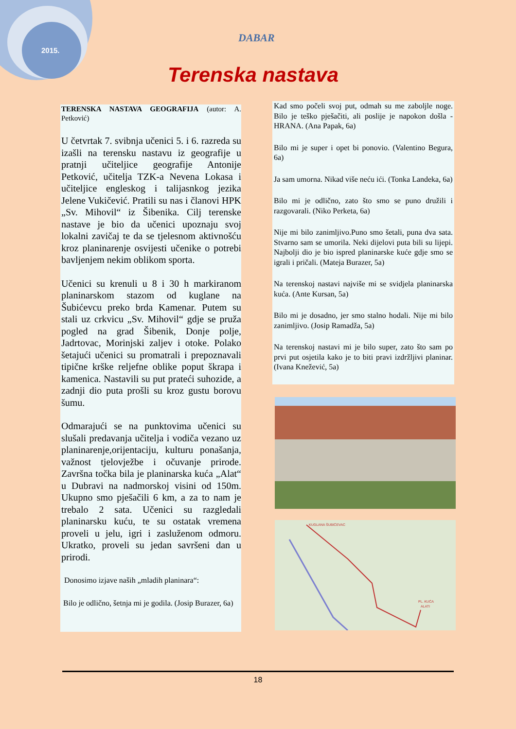2015.
DABAR
Terenska nastava
TERENSKA NASTAVA GEOGRAFIJA (autor: A. Petković)
U četvrtak 7. svibnja učenici 5. i 6. razreda su izašli na terensku nastavu iz geografije u pratnji učiteljice geografije Antonije Petković, učitelja TZK-a Nevena Lokasa i učiteljice engleskog i talijasnkog jezika Jelene Vukičević. Pratili su nas i članovi HPK „Sv. Mihovil“ iz Šibenika. Cilj terenske nastave je bio da učenici upoznaju svoj lokalni zavičaj te da se tjelesnom aktivnošću kroz planinarenje osvijesti učenike o potrebi bavljenjem nekim oblikom sporta.
Učenici su krenuli u 8 i 30 h markiranom planinarskom stazom od kuglane na Šubićevcu preko brda Kamenar. Putem su stali uz crkvicu „Sv. Mihovil“ gdje se pruža pogled na grad Šibenik, Donje polje, Jadrtovac, Morinjski zaljev i otoke. Polako šetajući učenici su promatrali i prepoznavali tipične krške reljefne oblike poput škrapa i kamenica. Nastavili su put prateći suhozide, a zadnji dio puta prošli su kroz gustu borovu šumu.
Odmarajući se na punktovima učenici su slušali predavanja učitelja i vodiča vezano uz planinarenje,orijentaciju, kulturu ponašanja, važnost tjelovježbe i očuvanje prirode. Završna točka bila je planinarska kuća „Alat“ u Dubravi na nadmorskoj visini od 150m. Ukupno smo pješačili 6 km, a za to nam je trebalo 2 sata. Učenici su razgledali planinarsku kuću, te su ostatak vremena proveli u jelu, igri i zasluženom odmoru. Ukratko, proveli su jedan savršeni dan u prirodi.
Donosimo izjave naših „mladih planinara“:
Bilo je odlično, šetnja mi je godila. (Josip Burazer, 6a)
Kad smo počeli svoj put, odmah su me zaboljle noge. Bilo je teško pješačiti, ali poslije je napokon došla - HRANA. (Ana Papak, 6a)
Bilo mi je super i opet bi ponovio. (Valentino Begura, 6a)
Ja sam umorna. Nikad više neću ići. (Tonka Landeka, 6a)
Bilo mi je odlično, zato što smo se puno družili i razgovarali. (Niko Perketa, 6a)
Nije mi bilo zanimljivo.Puno smo šetali, puna dva sata. Stvarno sam se umorila. Neki dijelovi puta bili su lijepi. Najbolji dio je bio ispred planinarske kuće gdje smo se igrali i pričali. (Mateja Burazer, 5a)
Na terenskoj nastavi najviše mi se svidjela planinarska kuća. (Ante Kursan, 5a)
Bilo mi je dosadno, jer smo stalno hodali. Nije mi bilo zanimljivo. (Josip Ramadža, 5a)
Na terenskoj nastavi mi je bilo super, zato što sam po prvi put osjetila kako je to biti pravi izdržljivi planinar.(Ivana Knežević, 5a)
KUGLANA ŠUBIĆEVAC
PL. KUĆA
ALATI
18